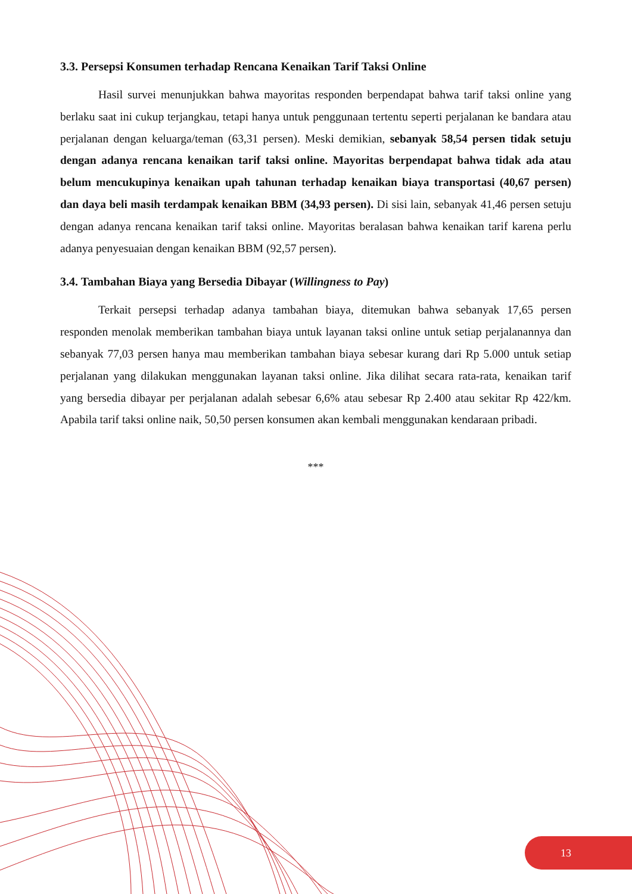3.3. Persepsi Konsumen terhadap Rencana Kenaikan Tarif Taksi Online
Hasil survei menunjukkan bahwa mayoritas responden berpendapat bahwa tarif taksi online yang berlaku saat ini cukup terjangkau, tetapi hanya untuk penggunaan tertentu seperti perjalanan ke bandara atau perjalanan dengan keluarga/teman (63,31 persen). Meski demikian, sebanyak 58,54 persen tidak setuju dengan adanya rencana kenaikan tarif taksi online. Mayoritas berpendapat bahwa tidak ada atau belum mencukupinya kenaikan upah tahunan terhadap kenaikan biaya transportasi (40,67 persen) dan daya beli masih terdampak kenaikan BBM (34,93 persen). Di sisi lain, sebanyak 41,46 persen setuju dengan adanya rencana kenaikan tarif taksi online. Mayoritas beralasan bahwa kenaikan tarif karena perlu adanya penyesuaian dengan kenaikan BBM (92,57 persen).
3.4. Tambahan Biaya yang Bersedia Dibayar (Willingness to Pay)
Terkait persepsi terhadap adanya tambahan biaya, ditemukan bahwa sebanyak 17,65 persen responden menolak memberikan tambahan biaya untuk layanan taksi online untuk setiap perjalanannya dan sebanyak 77,03 persen hanya mau memberikan tambahan biaya sebesar kurang dari Rp 5.000 untuk setiap perjalanan yang dilakukan menggunakan layanan taksi online. Jika dilihat secara rata-rata, kenaikan tarif yang bersedia dibayar per perjalanan adalah sebesar 6,6% atau sebesar Rp 2.400 atau sekitar Rp 422/km. Apabila tarif taksi online naik, 50,50 persen konsumen akan kembali menggunakan kendaraan pribadi.
***
13